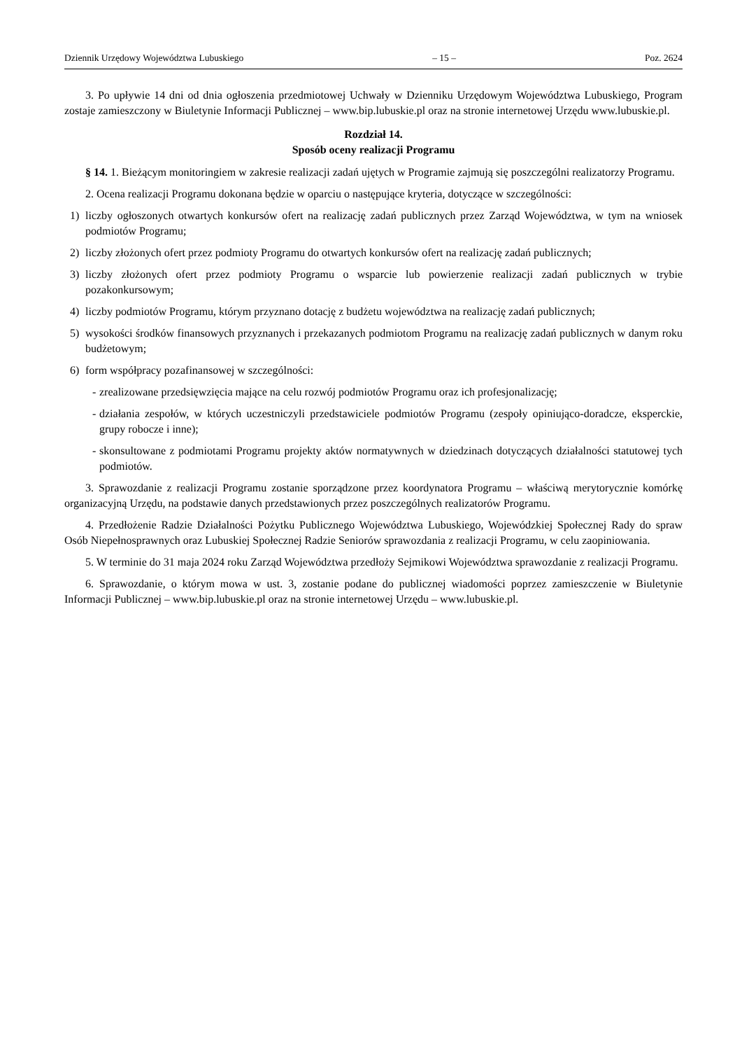Dziennik Urzędowy Województwa Lubuskiego – 15 – Poz. 2624
3. Po upływie 14 dni od dnia ogłoszenia przedmiotowej Uchwały w Dzienniku Urzędowym Województwa Lubuskiego, Program zostaje zamieszczony w Biuletynie Informacji Publicznej – www.bip.lubuskie.pl oraz na stronie internetowej Urzędu www.lubuskie.pl.
Rozdział 14.
Sposób oceny realizacji Programu
§ 14. 1. Bieżącym monitoringiem w zakresie realizacji zadań ujętych w Programie zajmują się poszczególni realizatorzy Programu.
2. Ocena realizacji Programu dokonana będzie w oparciu o następujące kryteria, dotyczące w szczególności:
1) liczby ogłoszonych otwartych konkursów ofert na realizację zadań publicznych przez Zarząd Województwa, w tym na wniosek podmiotów Programu;
2) liczby złożonych ofert przez podmioty Programu do otwartych konkursów ofert na realizację zadań publicznych;
3) liczby złożonych ofert przez podmioty Programu o wsparcie lub powierzenie realizacji zadań publicznych w trybie pozakonkursowym;
4) liczby podmiotów Programu, którym przyznano dotację z budżetu województwa na realizację zadań publicznych;
5) wysokości środków finansowych przyznanych i przekazanych podmiotom Programu na realizację zadań publicznych w danym roku budżetowym;
6) form współpracy pozafinansowej w szczególności:
- zrealizowane przedsięwzięcia mające na celu rozwój podmiotów Programu oraz ich profesjonalizację;
- działania zespołów, w których uczestniczyli przedstawiciele podmiotów Programu (zespoły opiniująco-doradcze, eksperckie, grupy robocze i inne);
- skonsultowane z podmiotami Programu projekty aktów normatywnych w dziedzinach dotyczących działalności statutowej tych podmiotów.
3. Sprawozdanie z realizacji Programu zostanie sporządzone przez koordynatora Programu – właściwą merytorycznie komórkę organizacyjną Urzędu, na podstawie danych przedstawionych przez poszczególnych realizatorów Programu.
4. Przedłożenie Radzie Działalności Pożytku Publicznego Województwa Lubuskiego, Wojewódzkiej Społecznej Rady do spraw Osób Niepełnosprawnych oraz Lubuskiej Społecznej Radzie Seniorów sprawozdania z realizacji Programu, w celu zaopiniowania.
5. W terminie do 31 maja 2024 roku Zarząd Województwa przedłoży Sejmikowi Województwa sprawozdanie z realizacji Programu.
6. Sprawozdanie, o którym mowa w ust. 3, zostanie podane do publicznej wiadomości poprzez zamieszczenie w Biuletynie Informacji Publicznej – www.bip.lubuskie.pl oraz na stronie internetowej Urzędu – www.lubuskie.pl.